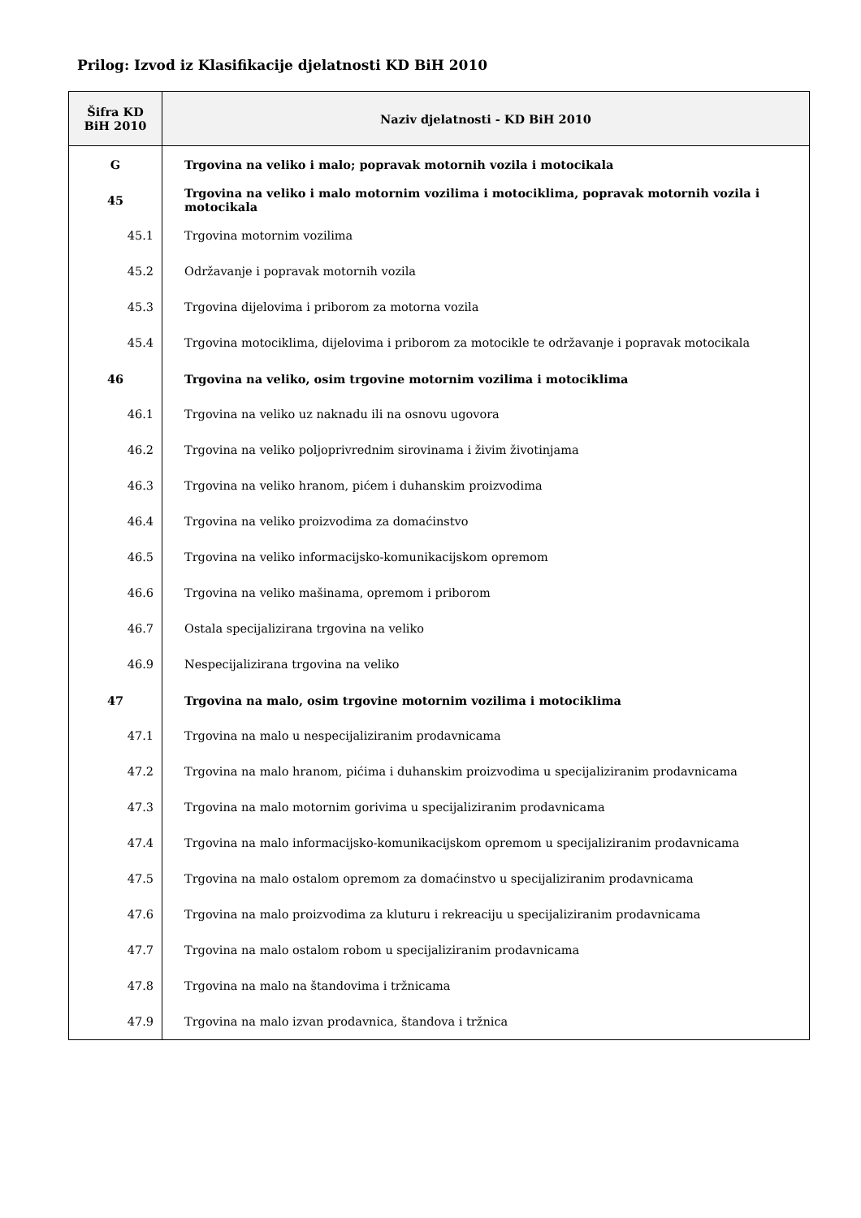Prilog: Izvod iz Klasifikacije djelatnosti KD BiH 2010
| Šifra KD BiH 2010 | Naziv djelatnosti - KD BiH 2010 |
| --- | --- |
| G | Trgovina na veliko i malo; popravak motornih vozila i motocikala |
| 45 | Trgovina na veliko i malo motornim vozilima i motociklima, popravak motornih vozila i motocikala |
| 45.1 | Trgovina motornim vozilima |
| 45.2 | Održavanje i popravak motornih vozila |
| 45.3 | Trgovina dijelovima i priborom za motorna vozila |
| 45.4 | Trgovina motociklima, dijelovima i priborom za motocikle te održavanje i popravak motocikala |
| 46 | Trgovina na veliko, osim trgovine motornim vozilima i motociklima |
| 46.1 | Trgovina na veliko uz naknadu ili na osnovu ugovora |
| 46.2 | Trgovina na veliko poljoprivrednim sirovinama i živim životinjama |
| 46.3 | Trgovina na veliko hranom, pićem i duhanskim proizvodima |
| 46.4 | Trgovina na veliko proizvodima za domaćinstvo |
| 46.5 | Trgovina na veliko informacijsko-komunikacijskom opremom |
| 46.6 | Trgovina na veliko mašinama, opremom i priborom |
| 46.7 | Ostala specijalizirana trgovina na veliko |
| 46.9 | Nespecijalizirana trgovina na veliko |
| 47 | Trgovina na malo, osim trgovine motornim vozilima i motociklima |
| 47.1 | Trgovina na malo u nespecijaliziranim prodavnicama |
| 47.2 | Trgovina na malo hranom, pićima i duhanskim proizvodima u specijaliziranim prodavnicama |
| 47.3 | Trgovina na malo motornim gorivima u specijaliziranim prodavnicama |
| 47.4 | Trgovina na malo informacijsko-komunikacijskom opremom u specijaliziranim prodavnicama |
| 47.5 | Trgovina na malo ostalom opremom za domaćinstvo u specijaliziranim prodavnicama |
| 47.6 | Trgovina na malo proizvodima za kluturu i rekreaciju u specijaliziranim prodavnicama |
| 47.7 | Trgovina na malo ostalom robom u specijaliziranim prodavnicama |
| 47.8 | Trgovina na malo na štandovima i tržnicama |
| 47.9 | Trgovina na malo izvan prodavnica, štandova i tržnica |